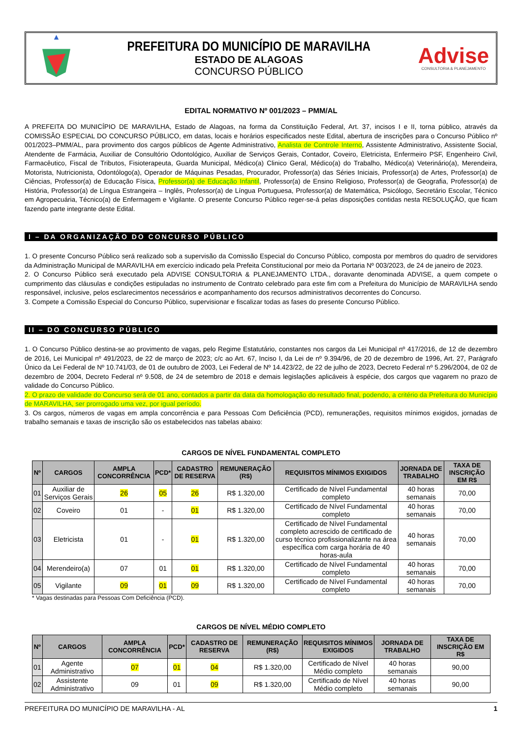PREFEITURA DO MUNICÍPIO DE MARAVILHA
ESTADO DE ALAGOAS
CONCURSO PÚBLICO
Advise
CONSULTORIA & PLANEJAMENTO
EDITAL NORMATIVO Nº 001/2023 – PMM/AL
A PREFEITA DO MUNICÍPIO DE MARAVILHA, Estado de Alagoas, na forma da Constituição Federal, Art. 37, incisos I e II, torna público, através da COMISSÃO ESPECIAL DO CONCURSO PÚBLICO, em datas, locais e horários especificados neste Edital, abertura de inscrições para o Concurso Público nº 001/2023–PMM/AL, para provimento dos cargos públicos de Agente Administrativo, Analista de Controle Interno, Assistente Administrativo, Assistente Social, Atendente de Farmácia, Auxiliar de Consultório Odontológico, Auxiliar de Serviços Gerais, Contador, Coveiro, Eletricista, Enfermeiro PSF, Engenheiro Civil, Farmacêutico, Fiscal de Tributos, Fisioterapeuta, Guarda Municipal, Médico(a) Clinico Geral, Médico(a) do Trabalho, Médico(a) Veterinário(a), Merendeira, Motorista, Nutricionista, Odontólogo(a), Operador de Máquinas Pesadas, Procurador, Professor(a) das Séries Iniciais, Professor(a) de Artes, Professor(a) de Ciências, Professor(a) de Educação Física, Professor(a) de Educação Infantil, Professor(a) de Ensino Religioso, Professor(a) de Geografia, Professor(a) de História, Professor(a) de Língua Estrangeira – Inglês, Professor(a) de Língua Portuguesa, Professor(a) de Matemática, Psicólogo, Secretário Escolar, Técnico em Agropecuária, Técnico(a) de Enfermagem e Vigilante. O presente Concurso Público reger-se-á pelas disposições contidas nesta RESOLUÇÃO, que ficam fazendo parte integrante deste Edital.
I – DA ORGANIZAÇÃO DO CONCURSO PÚBLICO
1. O presente Concurso Público será realizado sob a supervisão da Comissão Especial do Concurso Público, composta por membros do quadro de servidores da Administração Municipal de MARAVILHA em exercício indicado pela Prefeita Constitucional por meio da Portaria Nº 003/2023, de 24 de janeiro de 2023.
2. O Concurso Público será executado pela ADVISE CONSULTORIA & PLANEJAMENTO LTDA., doravante denominada ADVISE, a quem compete o cumprimento das cláusulas e condições estipuladas no instrumento de Contrato celebrado para este fim com a Prefeitura do Município de MARAVILHA sendo responsável, inclusive, pelos esclarecimentos necessários e acompanhamento dos recursos administrativos decorrentes do Concurso.
3. Compete a Comissão Especial do Concurso Público, supervisionar e fiscalizar todas as fases do presente Concurso Público.
II – DO CONCURSO PÚBLICO
1. O Concurso Público destina-se ao provimento de vagas, pelo Regime Estatutário, constantes nos cargos da Lei Municipal nº 417/2016, de 12 de dezembro de 2016, Lei Municipal nº 491/2023, de 22 de março de 2023; c/c ao Art. 67, Inciso I, da Lei de nº 9.394/96, de 20 de dezembro de 1996, Art. 27, Parágrafo Único da Lei Federal de Nº 10.741/03, de 01 de outubro de 2003, Lei Federal de Nº 14.423/22, de 22 de julho de 2023, Decreto Federal nº 5.296/2004, de 02 de dezembro de 2004, Decreto Federal nº 9.508, de 24 de setembro de 2018 e demais legislações aplicáveis à espécie, dos cargos que vagarem no prazo de validade do Concurso Público.
2. O prazo de validade do Concurso será de 01 ano, contados a partir da data da homologação do resultado final, podendo, a critério da Prefeitura do Município de MARAVILHA, ser prorrogado uma vez, por igual período.
3. Os cargos, números de vagas em ampla concorrência e para Pessoas Com Deficiência (PCD), remunerações, requisitos mínimos exigidos, jornadas de trabalho semanais e taxas de inscrição são os estabelecidos nas tabelas abaixo:
CARGOS DE NÍVEL FUNDAMENTAL COMPLETO
| Nº | CARGOS | AMPLA CONCORRÊNCIA | PCD* | CADASTRO DE RESERVA | REMUNERAÇÃO (R$) | REQUISITOS MÍNIMOS EXIGIDOS | JORNADA DE TRABALHO | TAXA DE INSCRIÇÃO EM R$ |
| --- | --- | --- | --- | --- | --- | --- | --- | --- |
| 01 | Auxiliar de Serviços Gerais | 26 | 05 | 26 | R$ 1.320,00 | Certificado de Nível Fundamental completo | 40 horas semanais | 70,00 |
| 02 | Coveiro | 01 | - | 01 | R$ 1.320,00 | Certificado de Nível Fundamental completo | 40 horas semanais | 70,00 |
| 03 | Eletricista | 01 | - | 01 | R$ 1.320,00 | Certificado de Nível Fundamental completo acrescido de certificado de curso técnico profissionalizante na área específica com carga horária de 40 horas-aula | 40 horas semanais | 70,00 |
| 04 | Merendeiro(a) | 07 | 01 | 01 | R$ 1.320,00 | Certificado de Nível Fundamental completo | 40 horas semanais | 70,00 |
| 05 | Vigilante | 09 | 01 | 09 | R$ 1.320,00 | Certificado de Nível Fundamental completo | 40 horas semanais | 70,00 |
* Vagas destinadas para Pessoas Com Deficiência (PCD).
CARGOS DE NÍVEL MÉDIO COMPLETO
| Nº | CARGOS | AMPLA CONCORRÊNCIA | PCD* | CADASTRO DE RESERVA | REMUNERAÇÃO (R$) | REQUISITOS MÍNIMOS EXIGIDOS | JORNADA DE TRABALHO | TAXA DE INSCRIÇÃO EM R$ |
| --- | --- | --- | --- | --- | --- | --- | --- | --- |
| 01 | Agente Administrativo | 07 | 01 | 04 | R$ 1.320,00 | Certificado de Nível Médio completo | 40 horas semanais | 90,00 |
| 02 | Assistente Administrativo | 09 | 01 | 09 | R$ 1.320,00 | Certificado de Nível Médio completo | 40 horas semanais | 90,00 |
PREFEITURA DO MUNICÍPIO DE MARAVILHA - AL 1